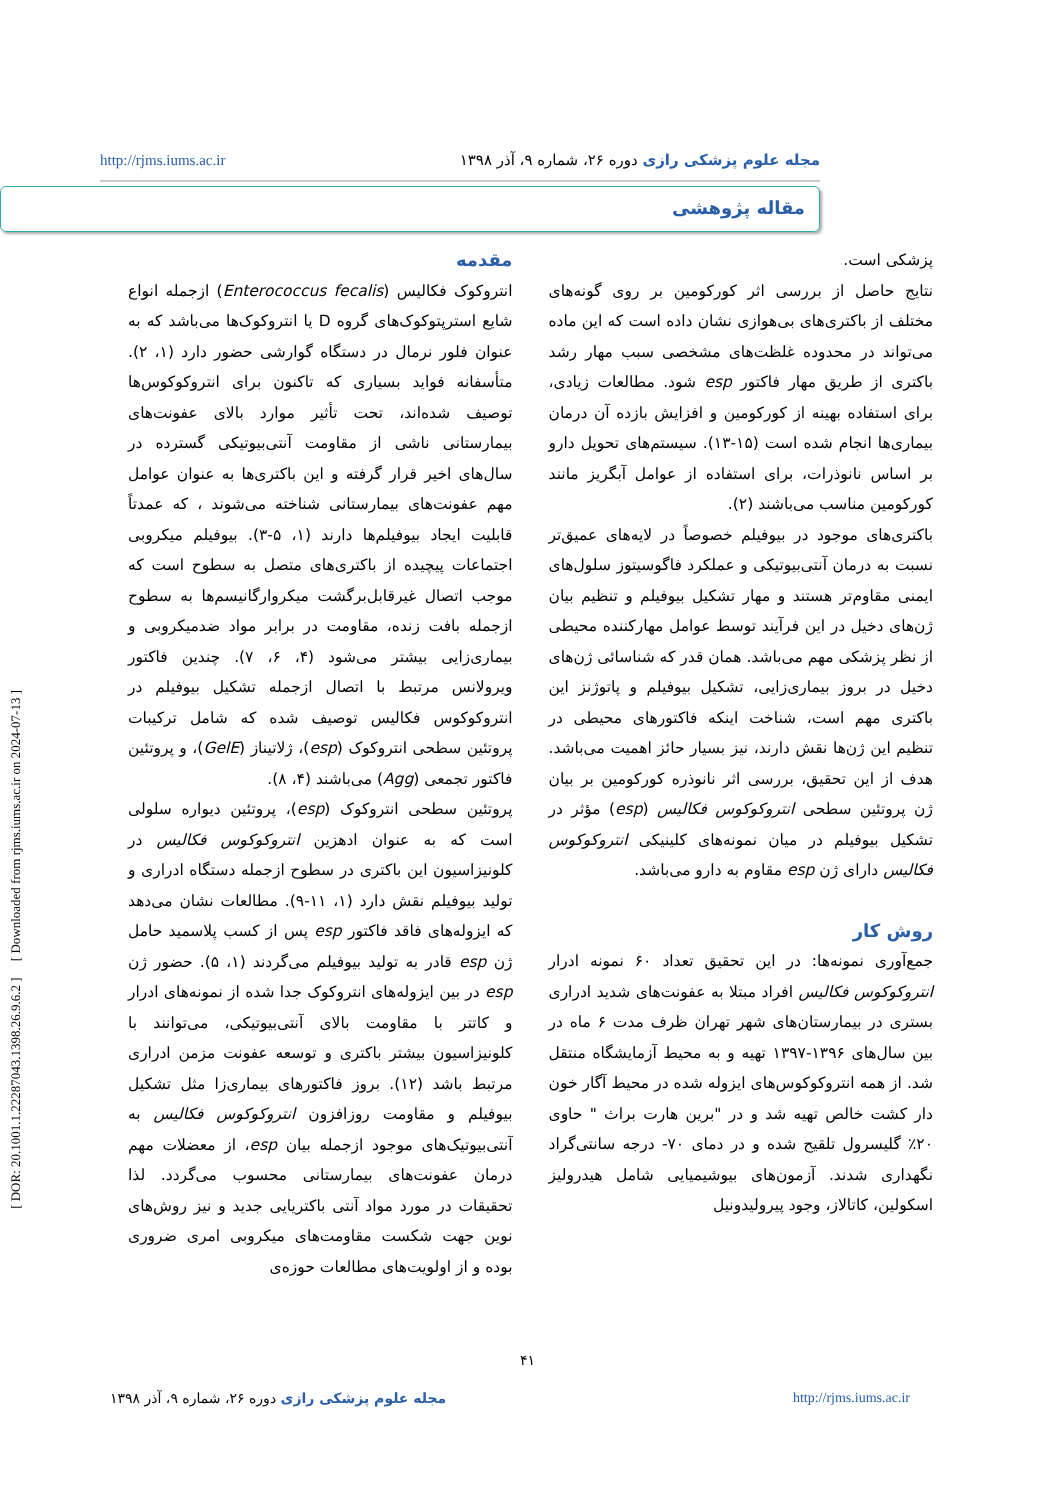http://rjms.iums.ac.ir مجله علوم پزشکی رازی دوره ۲۶، شماره ۹، آذر ۱۳۹۸
مقاله پژوهشی
[ DOR: 20.1001.1.22287043.1398.26.9.6.2 ] [ Downloaded from rjms.iums.ac.ir on 2024-07-13 ]
مقدمه
انتروکوک فکالیس (Enterococcus fecalis) ازجمله انواع شایع استرپتوکوک‌های گروه D یا انتروکوک‌ها می‌باشد که به عنوان فلور نرمال در دستگاه گوارشی حضور دارد (۱، ۲). متأسفانه فواید بسیاری که تاکنون برای انتروکوکوس‌ها توصیف شده‌اند، تحت تأثیر موارد بالای عفونت‌های بیمارستانی ناشی از مقاومت آنتی‌بیوتیکی گسترده در سال‌های اخیر قرار گرفته و این باکتری‌ها به عنوان عوامل مهم عفونت‌های بیمارستانی شناخته می‌شوند ، که عمدتاً قابلیت ایجاد بیوفیلم‌ها دارند (۱، ۵-۳). بیوفیلم میکروبی اجتماعات پیچیده از باکتری‌های متصل به سطوح است که موجب اتصال غیرقابل‌برگشت میکروارگانیسم‌ها به سطوح ازجمله بافت زنده، مقاومت در برابر مواد ضدمیکروبی و بیماری‌زایی بیشتر می‌شود (۴، ۶، ۷). چندین فاکتور ویرولانس مرتبط با اتصال ازجمله تشکیل بیوفیلم در انتروکوکوس فکالیس توصیف شده که شامل ترکیبات پروتئین سطحی انتروکوک (esp)، ژلاتیناز (GelE)، و پروتئین فاکتور تجمعی (Agg) می‌باشند (۴، ۸).
پروتئین سطحی انتروکوک (esp)، پروتئین دیواره سلولی است که به عنوان ادهزین انتروکوکوس فکالیس در کلونیزاسیون این باکتری در سطوح ازجمله دستگاه ادراری و تولید بیوفیلم نقش دارد (۱، ۱۱-۹). مطالعات نشان می‌دهد که ایزوله‌های فاقد فاکتور esp پس از کسب پلاسمید حامل ژن esp قادر به تولید بیوفیلم می‌گردند (۱، ۵). حضور ژن esp در بین ایزوله‌های انتروکوک جدا شده از نمونه‌های ادرار و کاتتر با مقاومت بالای آنتی‌بیوتیکی، می‌توانند با کلونیزاسیون بیشتر باکتری و توسعه عفونت مزمن ادراری مرتبط باشد (۱۲). بروز فاکتورهای بیماری‌زا مثل تشکیل بیوفیلم و مقاومت روزافزون انتروکوکوس فکالیس به آنتی‌بیوتیک‌های موجود ازجمله بیان esp، از معضلات مهم درمان عفونت‌های بیمارستانی محسوب می‌گردد. لذا تحقیقات در مورد مواد آنتی باکتریایی جدید و نیز روش‌های نوین جهت شکست مقاومت‌های میکروبی امری ضروری بوده و از اولویت‌های مطالعات حوزه‌ی
پزشکی است.
نتایج حاصل از بررسی اثر کورکومین بر روی گونه‌های مختلف از باکتری‌های بی‌هوازی نشان داده است که این ماده می‌تواند در محدوده غلظت‌های مشخصی سبب مهار رشد باکتری از طریق مهار فاکتور esp شود. مطالعات زیادی، برای استفاده بهینه از کورکومین و افزایش بازده آن درمان بیماری‌ها انجام شده است (۱۵-۱۳). سیستم‌های تحویل دارو بر اساس نانوذرات، برای استفاده از عوامل آبگریز مانند کورکومین مناسب می‌باشند (۲).
باکتری‌های موجود در بیوفیلم خصوصاً در لایه‌های عمیق‌تر نسبت به درمان آنتی‌بیوتیکی و عملکرد فاگوسیتوز سلول‌های ایمنی مقاوم‌تر هستند و مهار تشکیل بیوفیلم و تنظیم بیان ژن‌های دخیل در این فرآیند توسط عوامل مهارکننده محیطی از نظر پزشکی مهم می‌باشد. همان قدر که شناسائی ژن‌های دخیل در بروز بیماری‌زایی، تشکیل بیوفیلم و پاتوژنز این باکتری مهم است، شناخت اینکه فاکتورهای محیطی در تنظیم این ژن‌ها نقش دارند، نیز بسیار حائز اهمیت می‌باشد. هدف از این تحقیق، بررسی اثر نانوذره کورکومین بر بیان ژن پروتئین سطحی انتروکوکوس فکالیس (esp) مؤثر در تشکیل بیوفیلم در میان نمونه‌های کلینیکی انتروکوکوس فکالیس دارای ژن esp مقاوم به دارو می‌باشد.
روش کار
جمع‌آوری نمونه‌ها: در این تحقیق تعداد ۶۰ نمونه ادرار انتروکوکوس فکالیس افراد مبتلا به عفونت‌های شدید ادراری بستری در بیمارستان‌های شهر تهران ظرف مدت ۶ ماه در بین سال‌های ۱۳۹۶-۱۳۹۷ تهیه و به محیط آزمایشگاه منتقل شد. از همه انتروکوکوس‌های ایزوله شده در محیط آگار خون دار کشت خالص تهیه شد و در "برین هارت براث " حاوی ۲۰٪ گلیسرول تلقیح شده و در دمای ۷۰- درجه سانتی‌گراد نگهداری شدند. آزمون‌های بیوشیمیایی شامل هیدرولیز اسکولین، کاتالاز، وجود پیرولیدونیل
۴۱
مجله علوم پزشکی رازی دوره ۲۶، شماره ۹، آذر ۱۳۹۸ http://rjms.iums.ac.ir